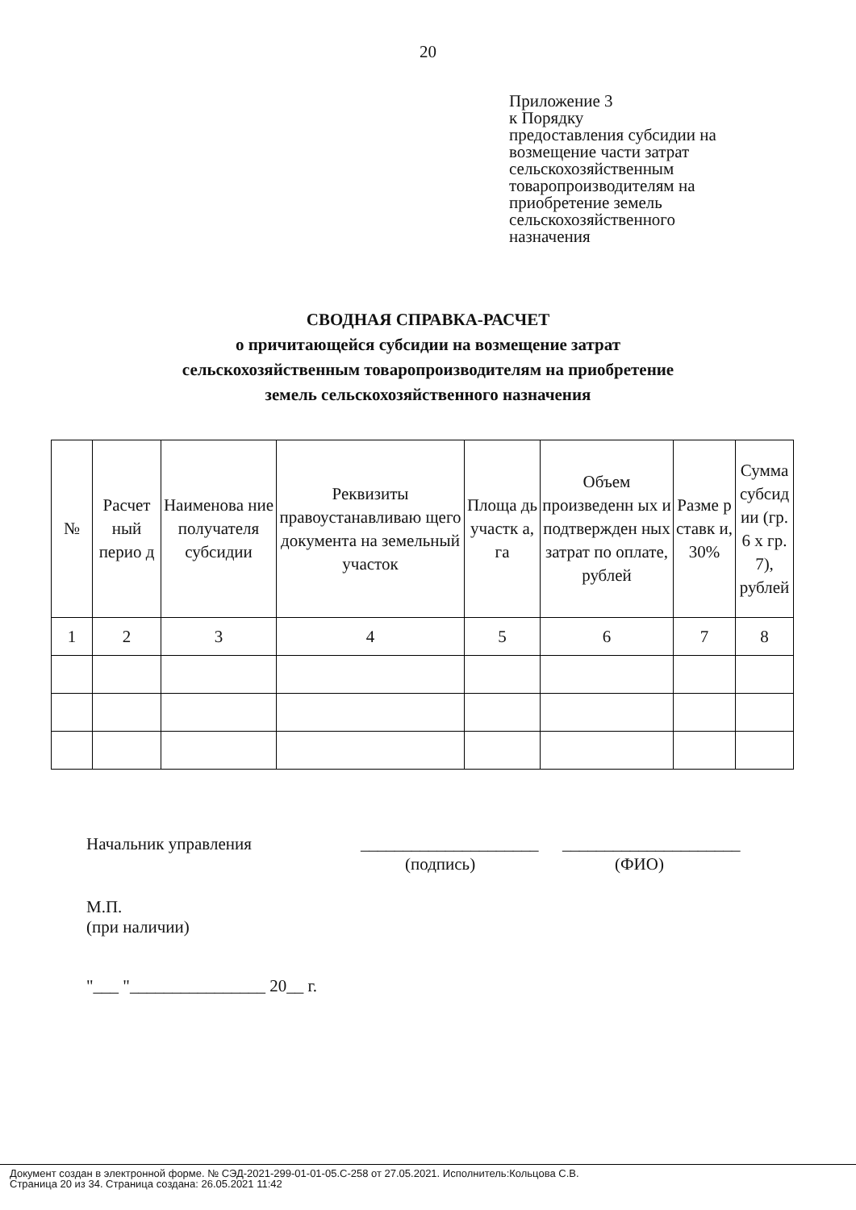20
Приложение 3
к Порядку
предоставления субсидии на
возмещение части затрат
сельскохозяйственным
товаропроизводителям на
приобретение земель
сельскохозяйственного
назначения
СВОДНАЯ СПРАВКА-РАСЧЕТ
о причитающейся субсидии на возмещение затрат
сельскохозяйственным товаропроизводителям на приобретение
земель сельскохозяйственного назначения
| № | Расчет ный перио д | Наименова ние получателя субсидии | Реквизиты правоустанавливаю щего документа на земельный участок | Площа дь участк а, га | Объем произведенн ых и подтвержден ных затрат по оплате, рублей | Разме р ставк и, 30% | Сумма субсид ии (гр. 6 х гр. 7), рублей |
| --- | --- | --- | --- | --- | --- | --- | --- |
| 1 | 2 | 3 | 4 | 5 | 6 | 7 | 8 |
Начальник управления _____________________
_____________________
(подпись) (ФИО)
М.П.
(при наличии)
"___ "________________ 20__ г.
Документ создан в электронной форме. № СЭД-2021-299-01-01-05.С-258 от 27.05.2021. Исполнитель:Кольцова С.В.
Страница 20 из 34. Страница создана: 26.05.2021 11:42